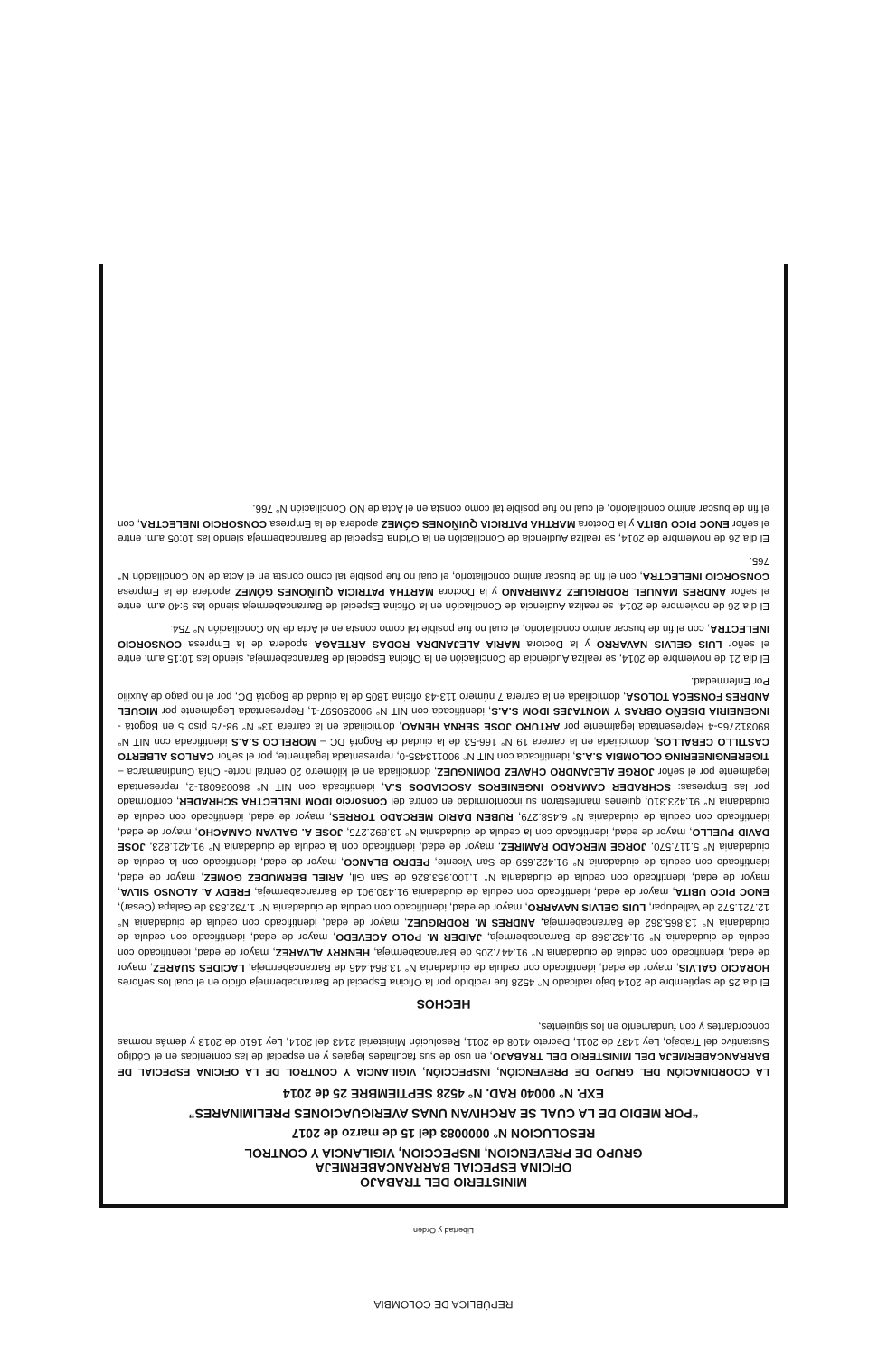REPÚBLICA DE COLOMBIA
Libertad y Orden
MINISTERIO DEL TRABAJO
OFICINA ESPECIAL BARRANCABERMEJA
GRUPO DE PREVENCION, INSPECCION, VIGILANCIA Y CONTROL
RESOLUCION N° 0000083 del 15 de marzo de 2017
“POR MEDIO DE LA CUAL SE ARCHIVAN UNAS AVERIGUACIONES PRELIMINARES”
EXP. N° 00040 RAD. N° 4528 SEPTIEMBRE 25 de 2014
LA COORDINACIÓN DEL GRUPO DE PREVENCIÓN, INSPECCIÓN, VIGILANCIA Y CONTROL DE LA OFICINA ESPECIAL DE BARRANCABERMEJA DEL MINISTERIO DEL TRABAJO, en uso de sus facultades legales y en especial de las contenidas en el Código Sustantivo del Trabajo, Ley 1437 de 2011, Decreto 4108 de 2011, Resolución Ministerial 2143 del 2014, Ley 1610 de 2013 y demás normas concordantes y con fundamento en los siguientes,
HECHOS
El dia 25 de septiembre de 2014 bajo radicado N° 4528 fue recibido por la Oficina Especial de Barrancabermeja oficio en el cual los señores HORACIO GALVIS, mayor de edad, identificado con cedula de ciudadania N° 13.864.446 de Barrancabermeja, LACIDES SUAREZ, mayor de edad, identificado con cedula de ciudadania N° 91.447.205 de Barrancabermeja, HENRRY ALVAREZ, mayor de edad, identificado con cedula de ciudadania N° 91.432.368 de Barrancabermeja, JAIDER M. POLO ACEVEDO, mayor de edad, identificado con cedula de ciudadania N° 13.865.362 de Barrancabermeja, ANDRES M. RODRIGUEZ, mayor de edad, identificado con cedula de ciudadania N° 12.721.572 de Valledupar, LUIS GELVIS NAVARRO, mayor de edad, identificado con cedula de ciudadania N° 1.732.833 de Galapa (Cesar), ENOC PICO UBITA, mayor de edad, identificado con cedula de ciudadania 91.430.901 de Barrancabermeja, FREDY A. ALONSO SILVA, mayor de edad, identificado con cedula de ciudadania N° 1.100.953.826 de San Gil, ARIEL BERMUDEZ GOMEZ, mayor de edad, identificado con cedula de ciudadania N° 91.422.659 de San Vicente, PEDRO BLANCO, mayor de edad, identificado con la cedula de ciudadania N° 5.117.570, JORGE MERCADO RAMIREZ, mayor de edad, identificado con la cedula de ciudadania N° 91.421.823, JOSE DAVID PUELLO, mayor de edad, identificado con la cedula de ciudadania N° 13.892.275, JOSE A. GALVAN CAMACHO, mayor de edad, identificado con cedula de ciudadania N° 6.458.279, RUBEN DARIO MERCADO TORRES, mayor de edad, identificado con cedula de ciudadania N° 91.423.310, quienes manifestaron su inconformidad en contra del Consorcio IDOM INELECTRA SCHRADER, conformado por las Empresas: SCHRADER CAMARGO INGENIEROS ASOCIADOS S.A, identificada con NIT N° 860036081-2, representada legalmente por el señor JORGE ALEJANDRO CHAVEZ DOMINGUEZ, domiciliada en el kilómetro 20 central norte- Chía Cundinamarca – TIGERENGINEERING COLOMBIA S.A.S, identificada con NIT N° 900113435-0, representada legalmente, por el señor CARLOS ALBERTO CASTILLO CEBALLOS, domiciliada en la carrera 19 N° 166-53 de la ciudad de Bogotá DC – MORELCO S.A.S identificada con NIT N° 890312765-4 Representada legalmente por ARTURO JOSE SERNA HENAO, domiciliada en la carrera 13ª N° 98-75 piso 5 en Bogotá - INGENEIRIA DISEÑO OBRAS Y MONTAJES IDOM S.A.S, identificada con NIT N° 900250597-1, Representada Legalmente por MIGUEL ANDRES FONSECA TOLOSA, domiciliada en la carrera 7 número 113-43 oficina 1805 de la ciudad de Bogotá DC, por el no pago de Auxilio Por Enfermedad.
El dia 21 de noviembre de 2014, se realiza Audiencia de Conciliación en la Oficina Especial de Barrancabermeja, siendo las 10:15 a.m. entre el señor LUIS GELVIS NAVARRO y la Doctora MARIA ALEJANDRA RODAS ARTEAGA apodera de la Empresa CONSORCIO INELECTRA, con el fin de buscar animo conciliatorio, el cual no fue posible tal como consta en el Acta de No Conciliación N° 754.
El dia 26 de noviembre de 2014, se realiza Audiencia de Conciliación en la Oficina Especial de Barrancabermeja siendo las 9:40 a.m. entre el señor ANDRES MANUEL RODRIGUEZ ZAMBRANO y la Doctora MARTHA PATRICIA QUIÑONES GÓMEZ apodera de la Empresa CONSORCIO INELECTRA, con el fin de buscar animo conciliatorio, el cual no fue posible tal como consta en el Acta de No Conciliación N° 765.
El dia 26 de noviembre de 2014, se realiza Audiencia de Conciliación en la Oficina Especial de Barrancabermeja siendo las 10:05 a.m. entre el señor ENOC PICO UBITA y la Doctora MARTHA PATRICIA QUIÑONES GÓMEZ apodera de la Empresa CONSORCIO INELECTRA, con el fin de buscar animo conciliatorio, el cual no fue posible tal como consta en el Acta de NO Conciliación N° 766.